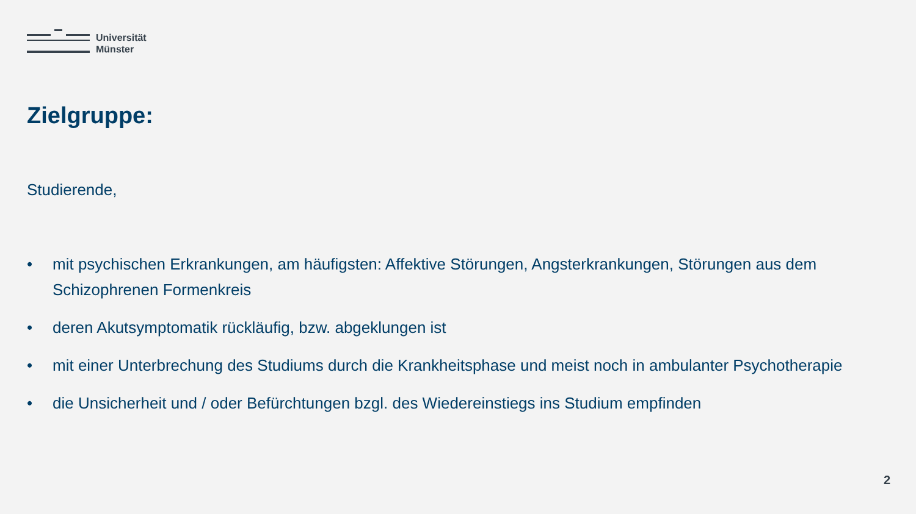Universität
Münster
Zielgruppe:
Studierende,
• mit psychischen Erkrankungen, am häufigsten: Affektive Störungen, Angsterkrankungen, Störungen aus dem Schizophrenen Formenkreis
• deren Akutsymptomatik rückläufig, bzw. abgeklungen ist
• mit einer Unterbrechung des Studiums durch die Krankheitsphase und meist noch in ambulanter Psychotherapie
• die Unsicherheit und / oder Befürchtungen bzgl. des Wiedereinstiegs ins Studium empfinden
2